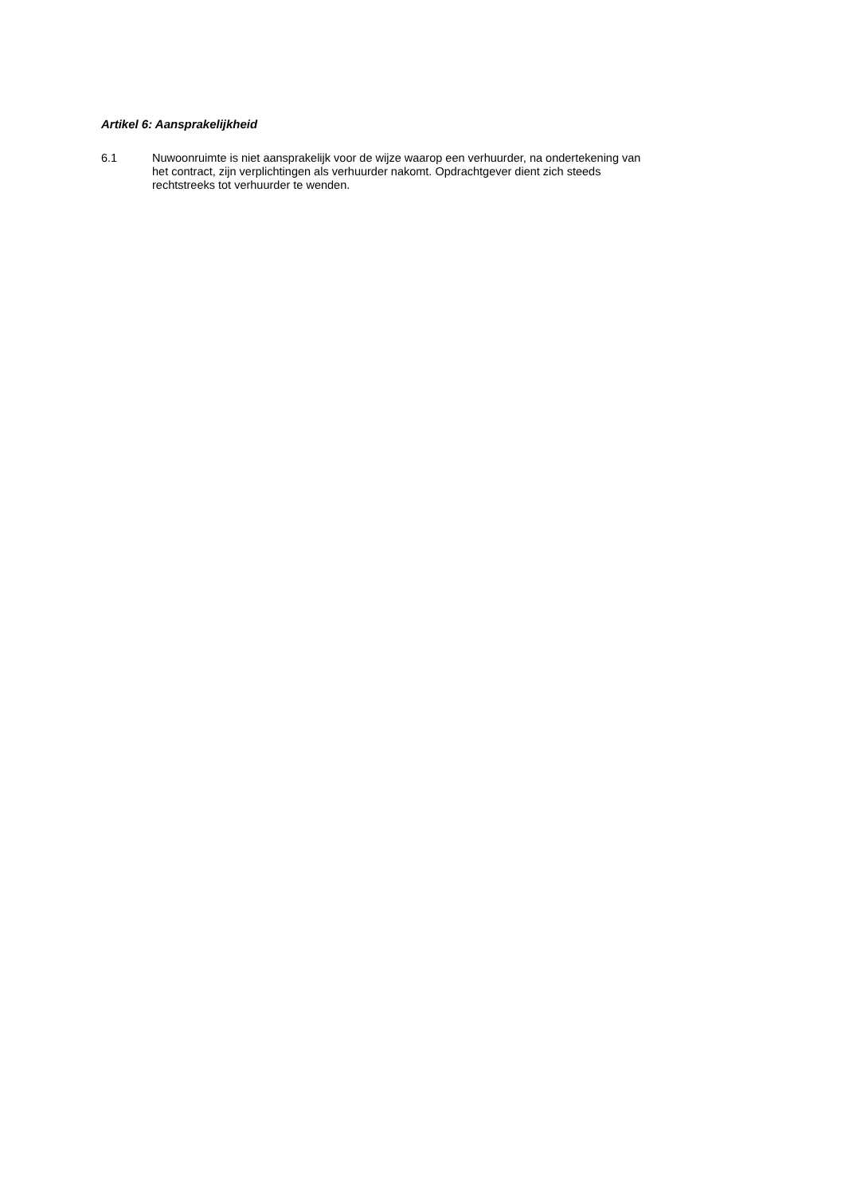Artikel 6: Aansprakelijkheid
6.1
Nuwoonruimte is niet aansprakelijk voor de wijze waarop een verhuurder, na ondertekening van
het contract, zijn verplichtingen als verhuurder nakomt. Opdrachtgever dient zich steeds
rechtstreeks tot verhuurder te wenden.